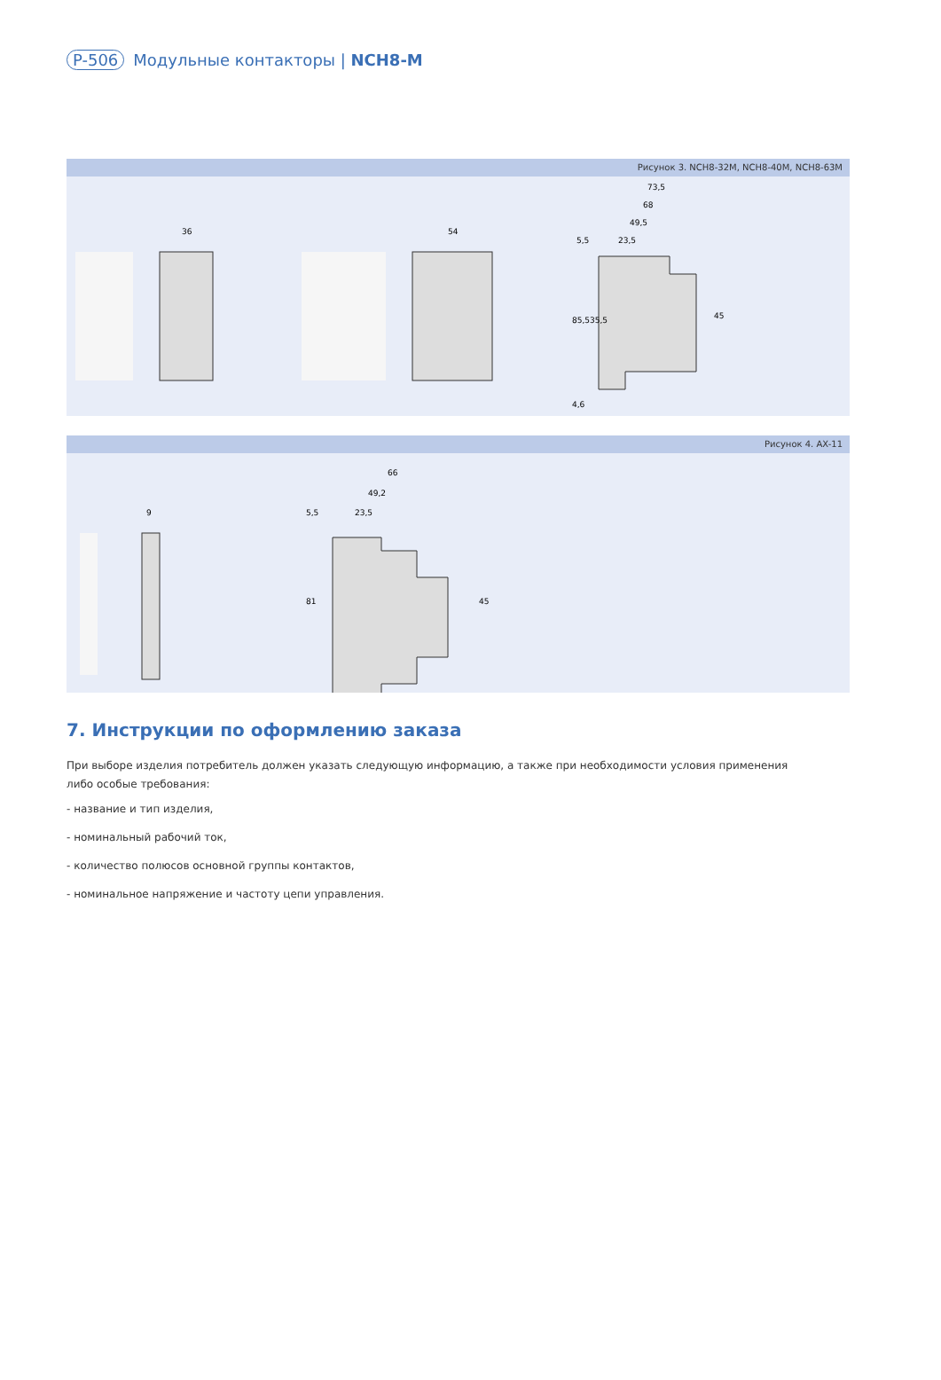P-506 Модульные контакторы | NCH8-M
Рисунок 3. NCH8-32M, NCH8-40M, NCH8-63M
36
54
73,5
68
49,5
5,5
23,5
85,5
35,5
45
4,6
Рисунок 4. AX-11
9
66
49,2
5,5
23,5
81
45
7. Инструкции по оформлению заказа
При выборе изделия потребитель должен указать следующую информацию, а также при необходимости условия применения либо особые требования:
- название и тип изделия,
- номинальный рабочий ток,
- количество полюсов основной группы контактов,
- номинальное напряжение и частоту цепи управления.